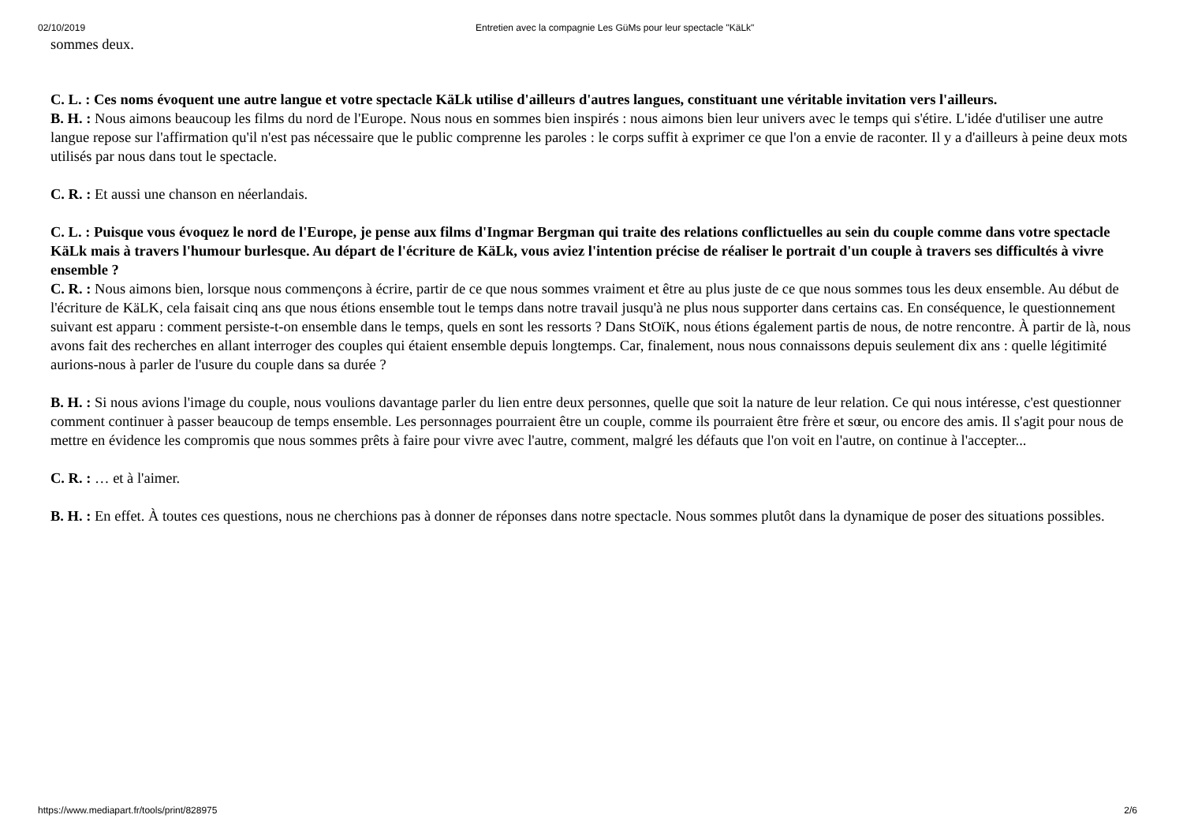02/10/2019 Entretien avec la compagnie Les GüMs pour leur spectacle "KäLk"
sommes deux.
C. L. : Ces noms évoquent une autre langue et votre spectacle KäLk utilise d'ailleurs d'autres langues, constituant une véritable invitation vers l'ailleurs.
B. H. : Nous aimons beaucoup les films du nord de l'Europe. Nous nous en sommes bien inspirés : nous aimons bien leur univers avec le temps qui s'étire. L'idée d'utiliser une autre langue repose sur l'affirmation qu'il n'est pas nécessaire que le public comprenne les paroles : le corps suffit à exprimer ce que l'on a envie de raconter. Il y a d'ailleurs à peine deux mots utilisés par nous dans tout le spectacle.
C. R. : Et aussi une chanson en néerlandais.
C. L. : Puisque vous évoquez le nord de l'Europe, je pense aux films d'Ingmar Bergman qui traite des relations conflictuelles au sein du couple comme dans votre spectacle KäLk mais à travers l'humour burlesque. Au départ de l'écriture de KäLk, vous aviez l'intention précise de réaliser le portrait d'un couple à travers ses difficultés à vivre ensemble ?
C. R. : Nous aimons bien, lorsque nous commençons à écrire, partir de ce que nous sommes vraiment et être au plus juste de ce que nous sommes tous les deux ensemble. Au début de l'écriture de KäLK, cela faisait cinq ans que nous étions ensemble tout le temps dans notre travail jusqu'à ne plus nous supporter dans certains cas. En conséquence, le questionnement suivant est apparu : comment persiste-t-on ensemble dans le temps, quels en sont les ressorts ? Dans StOïK, nous étions également partis de nous, de notre rencontre. À partir de là, nous avons fait des recherches en allant interroger des couples qui étaient ensemble depuis longtemps. Car, finalement, nous nous connaissons depuis seulement dix ans : quelle légitimité aurions-nous à parler de l'usure du couple dans sa durée ?
B. H. : Si nous avions l'image du couple, nous voulions davantage parler du lien entre deux personnes, quelle que soit la nature de leur relation. Ce qui nous intéresse, c'est questionner comment continuer à passer beaucoup de temps ensemble. Les personnages pourraient être un couple, comme ils pourraient être frère et sœur, ou encore des amis. Il s'agit pour nous de mettre en évidence les compromis que nous sommes prêts à faire pour vivre avec l'autre, comment, malgré les défauts que l'on voit en l'autre, on continue à l'accepter...
C. R. : … et à l'aimer.
B. H. : En effet. À toutes ces questions, nous ne cherchions pas à donner de réponses dans notre spectacle. Nous sommes plutôt dans la dynamique de poser des situations possibles.
https://www.mediapart.fr/tools/print/828975 2/6